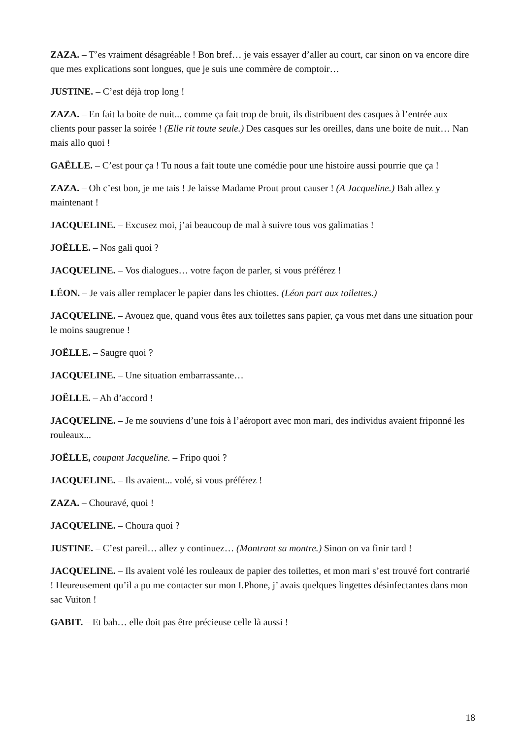ZAZA. – T’es vraiment désagréable ! Bon bref… je vais essayer d’aller au court, car sinon on va encore dire que mes explications sont longues, que je suis une commère de comptoir…
JUSTINE. – C’est déjà trop long !
ZAZA. – En fait la boite de nuit... comme ça fait trop de bruit, ils distribuent des casques à l’entrée aux clients pour passer la soirée ! (Elle rit toute seule.) Des casques sur les oreilles, dans une boite de nuit… Nan mais allo quoi !
GAËLLE. – C’est pour ça ! Tu nous a fait toute une comédie pour une histoire aussi pourrie que ça !
ZAZA. – Oh c’est bon, je me tais ! Je laisse Madame Prout prout causer ! (A Jacqueline.) Bah allez y maintenant !
JACQUELINE. – Excusez moi, j’ai beaucoup de mal à suivre tous vos galimatias !
JOËLLE. – Nos gali quoi ?
JACQUELINE. – Vos dialogues… votre façon de parler, si vous préférez !
LÉON. – Je vais aller remplacer le papier dans les chiottes. (Léon part aux toilettes.)
JACQUELINE. – Avouez que, quand vous êtes aux toilettes sans papier, ça vous met dans une situation pour le moins saugrenue !
JOËLLE. – Saugre quoi ?
JACQUELINE. – Une situation embarrassante…
JOËLLE. – Ah d’accord !
JACQUELINE. – Je me souviens d’une fois à l’aéroport avec mon mari, des individus avaient friponné les rouleaux...
JOËLLE, coupant Jacqueline. – Fripo quoi ?
JACQUELINE. – Ils avaient... volé, si vous préférez !
ZAZA. – Chouravé, quoi !
JACQUELINE. – Choura quoi ?
JUSTINE. – C’est pareil… allez y continuez… (Montrant sa montre.) Sinon on va finir tard !
JACQUELINE. – Ils avaient volé les rouleaux de papier des toilettes, et mon mari s’est trouvé fort contrarié ! Heureusement qu’il a pu me contacter sur mon I.Phone, j’ avais quelques lingettes désinfectantes dans mon sac Vuiton !
GABIT. – Et bah… elle doit pas être précieuse celle là aussi !
18